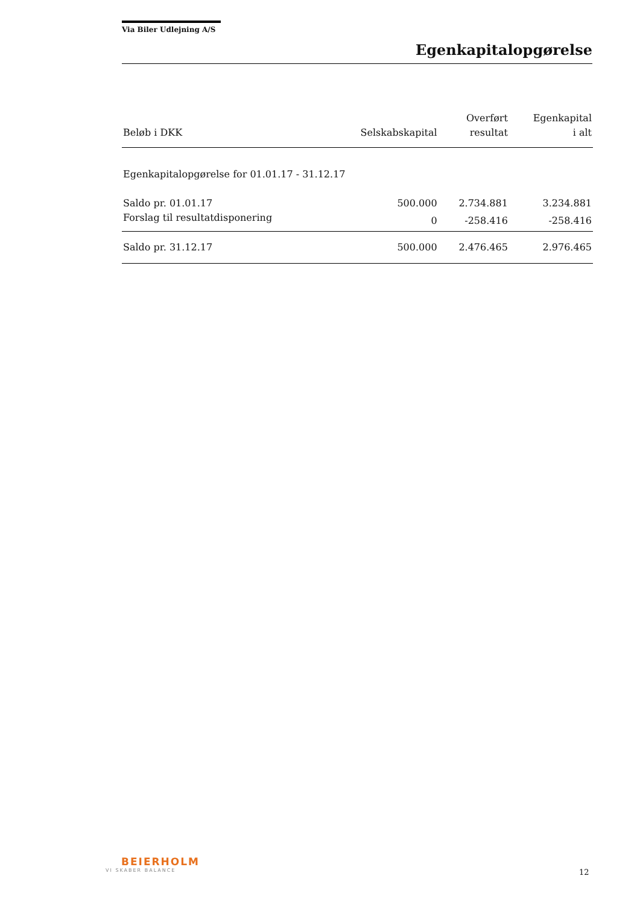Via Biler Udlejning A/S
Egenkapitalopgørelse
| Beløb i DKK | Selskabskapital | Overført resultat | Egenkapital i alt |
| --- | --- | --- | --- |
| Egenkapitalopgørelse for 01.01.17 - 31.12.17 | | | |
| Saldo pr. 01.01.17 | 500.000 | 2.734.881 | 3.234.881 |
| Forslag til resultatdisponering | 0 | -258.416 | -258.416 |
| Saldo pr. 31.12.17 | 500.000 | 2.476.465 | 2.976.465 |
BEIERHOLM
VI SKABER BALANCE
12